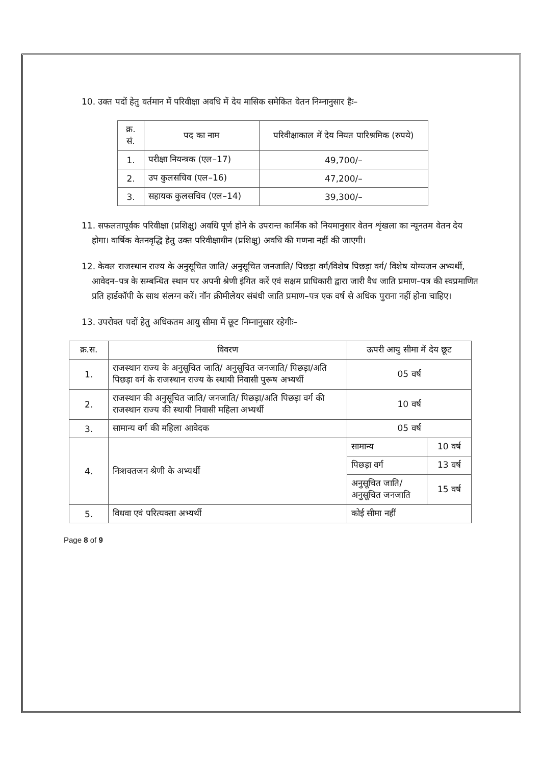10. उक्त पदों हेतु वर्तमान में परिवीक्षा अवधि में देय मासिक समेकित वेतन निम्नानुसार हैः–
| क्र. सं. | पद का नाम | परिवीक्षाकाल में देय नियत पारिश्रमिक (रुपये) |
| --- | --- | --- |
| 1. | परीक्षा नियन्त्रक (एल–17) | 49,700/– |
| 2. | उप कुलसचिव (एल–16) | 47,200/– |
| 3. | सहायक कुलसचिव (एल–14) | 39,300/– |
11. सफलतापूर्वक परिवीक्षा (प्रशिक्षु) अवधि पूर्ण होने के उपरान्त कार्मिक को नियमानुसार वेतन शृंखला का न्यूनतम वेतन देय होगा। वार्षिक वेतनवृद्धि हेतु उक्त परिवीक्षाधीन (प्रशिक्षु) अवधि की गणना नहीं की जाएगी।
12. केवल राजस्थान राज्य के अनुसूचित जाति/ अनुसूचित जनजाति/ पिछड़ा वर्ग/विशेष पिछड़ा वर्ग/ विशेष योग्यजन अभ्यर्थी, आवेदन–पत्र के सम्बन्धित स्थान पर अपनी श्रेणी इंगित करें एवं सक्षम प्राधिकारी द्वारा जारी वैध जाति प्रमाण–पत्र की स्वप्रमाणित प्रति हार्डकॉपी के साथ संलग्न करें। नॉन क्रीमीलेयर संबंधी जाति प्रमाण–पत्र एक वर्ष से अधिक पुराना नहीं होना चाहिए।
13. उपरोक्त पदों हेतु अधिकतम आयु सीमा में छूट निम्नानुसार रहेगीः–
| क्र.स. | विवरण | ऊपरी आयु सीमा में देय छूट | |
| 1. | राजस्थान राज्य के अनुसूचित जाति/ अनुसूचित जनजाति/ पिछड़ा/अति पिछड़ा वर्ग के राजस्थान राज्य के स्थायी निवासी पुरूष अभ्यर्थी | 05 वर्ष | |
| 2. | राजस्थान की अनुसूचित जाति/ जनजाति/ पिछड़ा/अति पिछड़ा वर्ग की राजस्थान राज्य की स्थायी निवासी महिला अभ्यर्थी | 10 वर्ष | |
| 3. | सामान्य वर्ग की महिला आवेदक | 05 वर्ष | |
| 4. | निःशक्तजन श्रेणी के अभ्यर्थी | सामान्य | 10 वर्ष |
| | | पिछड़ा वर्ग | 13 वर्ष |
| | | अनुसूचित जाति/अनुसूचित जनजाति | 15 वर्ष |
| 5. | विधवा एवं परित्यक्ता अभ्यर्थी | कोई सीमा नहीं | |
Page 8 of 9